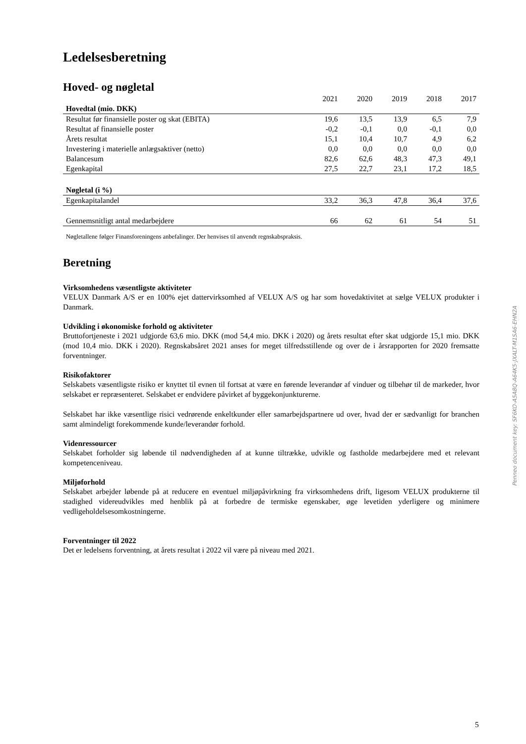Ledelsesberetning
Hoved- og nøgletal
| | 2021 | 2020 | 2019 | 2018 | 2017 |
| --- | --- | --- | --- | --- | --- |
| Hovedtal (mio. DKK) | | | | | |
| Resultat før finansielle poster og skat (EBITA) | 19,6 | 13,5 | 13,9 | 6,5 | 7,9 |
| Resultat af finansielle poster | -0,2 | -0,1 | 0,0 | -0,1 | 0,0 |
| Årets resultat | 15,1 | 10,4 | 10,7 | 4,9 | 6,2 |
| Investering i materielle anlægsaktiver (netto) | 0,0 | 0,0 | 0,0 | 0,0 | 0,0 |
| Balancesum | 82,6 | 62,6 | 48,3 | 47,3 | 49,1 |
| Egenkapital | 27,5 | 22,7 | 23,1 | 17,2 | 18,5 |
| Nøgletal (i %) | | | | | |
| Egenkapitalandel | 33,2 | 36,3 | 47,8 | 36,4 | 37,6 |
| Gennemsnitligt antal medarbejdere | 66 | 62 | 61 | 54 | 51 |
Nøgletallene følger Finansforeningens anbefalinger. Der henvises til anvendt regnskabspraksis.
Beretning
Virksomhedens væsentligste aktiviteter
VELUX Danmark A/S er en 100% ejet dattervirksomhed af VELUX A/S og har som hovedaktivitet at sælge VELUX produkter i Danmark.
Udvikling i økonomiske forhold og aktiviteter
Bruttofortjeneste i 2021 udgjorde 63,6 mio. DKK (mod 54,4 mio. DKK i 2020) og årets resultat efter skat udgjorde 15,1 mio. DKK (mod 10,4 mio. DKK i 2020). Regnskabsåret 2021 anses for meget tilfredsstillende og over de i årsrapporten for 2020 fremsatte forventninger.
Risikofaktorer
Selskabets væsentligste risiko er knyttet til evnen til fortsat at være en førende leverandør af vinduer og tilbehør til de markeder, hvor selskabet er repræsenteret. Selskabet er endvidere påvirket af byggekonjunkturerne.
Selskabet har ikke væsentlige risici vedrørende enkeltkunder eller samarbejdspartnere ud over, hvad der er sædvanligt for branchen samt almindeligt forekommende kunde/leverandør forhold.
Videnressourcer
Selskabet forholder sig løbende til nødvendigheden af at kunne tiltrække, udvikle og fastholde medarbejdere med et relevant kompetenceniveau.
Miljøforhold
Selskabet arbejder løbende på at reducere en eventuel miljøpåvirkning fra virksomhedens drift, ligesom VELUX produkterne til stadighed videreudvikles med henblik på at forbedre de termiske egenskaber, øge levetiden yderligere og minimere vedligeholdelsesomkostningerne.
Forventninger til 2022
Det er ledelsens forventning, at årets resultat i 2022 vil være på niveau med 2021.
Penneo document key: SF6KO-A5A8Q-A64K5-JXALT-M1SA6-EHN2A
5